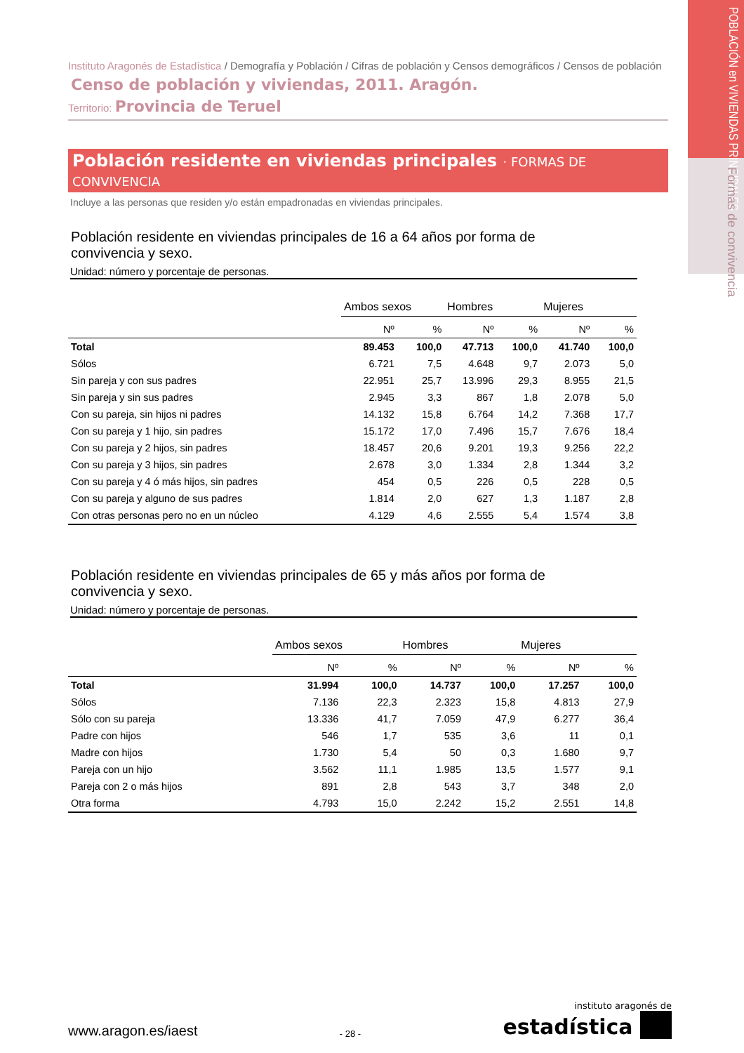POBLACIÓN en VIVIENDAS PRINCIPALES
Formas de convivencia
Instituto Aragonés de Estadística / Demografía y Población / Cifras de población y Censos demográficos / Censos de población
Censo de población y viviendas, 2011. Aragón.
Territorio: Provincia de Teruel
Población residente en viviendas principales · FORMAS DE CONVIVENCIA
Incluye a las personas que residen y/o están empadronadas en viviendas principales.
Población residente en viviendas principales de 16 a 64 años por forma de convivencia y sexo.
Unidad: número y porcentaje de personas.
| | Ambos sexos | | Hombres | | Mujeres | |
| | Nº | % | Nº | % | Nº | % |
| Total | 89.453 | 100,0 | 47.713 | 100,0 | 41.740 | 100,0 |
| Sólos | 6.721 | 7,5 | 4.648 | 9,7 | 2.073 | 5,0 |
| Sin pareja y con sus padres | 22.951 | 25,7 | 13.996 | 29,3 | 8.955 | 21,5 |
| Sin pareja y sin sus padres | 2.945 | 3,3 | 867 | 1,8 | 2.078 | 5,0 |
| Con su pareja, sin hijos ni padres | 14.132 | 15,8 | 6.764 | 14,2 | 7.368 | 17,7 |
| Con su pareja y 1 hijo, sin padres | 15.172 | 17,0 | 7.496 | 15,7 | 7.676 | 18,4 |
| Con su pareja y 2 hijos, sin padres | 18.457 | 20,6 | 9.201 | 19,3 | 9.256 | 22,2 |
| Con su pareja y 3 hijos, sin padres | 2.678 | 3,0 | 1.334 | 2,8 | 1.344 | 3,2 |
| Con su pareja y 4 ó más hijos, sin padres | 454 | 0,5 | 226 | 0,5 | 228 | 0,5 |
| Con su pareja y alguno de sus padres | 1.814 | 2,0 | 627 | 1,3 | 1.187 | 2,8 |
| Con otras personas pero no en un núcleo | 4.129 | 4,6 | 2.555 | 5,4 | 1.574 | 3,8 |
Población residente en viviendas principales de 65 y más años por forma de convivencia y sexo.
Unidad: número y porcentaje de personas.
| | Ambos sexos | | Hombres | | Mujeres | |
| | Nº | % | Nº | % | Nº | % |
| Total | 31.994 | 100,0 | 14.737 | 100,0 | 17.257 | 100,0 |
| Sólos | 7.136 | 22,3 | 2.323 | 15,8 | 4.813 | 27,9 |
| Sólo con su pareja | 13.336 | 41,7 | 7.059 | 47,9 | 6.277 | 36,4 |
| Padre con hijos | 546 | 1,7 | 535 | 3,6 | 11 | 0,1 |
| Madre con hijos | 1.730 | 5,4 | 50 | 0,3 | 1.680 | 9,7 |
| Pareja con un hijo | 3.562 | 11,1 | 1.985 | 13,5 | 1.577 | 9,1 |
| Pareja con 2 o más hijos | 891 | 2,8 | 543 | 3,7 | 348 | 2,0 |
| Otra forma | 4.793 | 15,0 | 2.242 | 15,2 | 2.551 | 14,8 |
www.aragon.es/iaest
- 28 -
instituto aragonés de
estadística